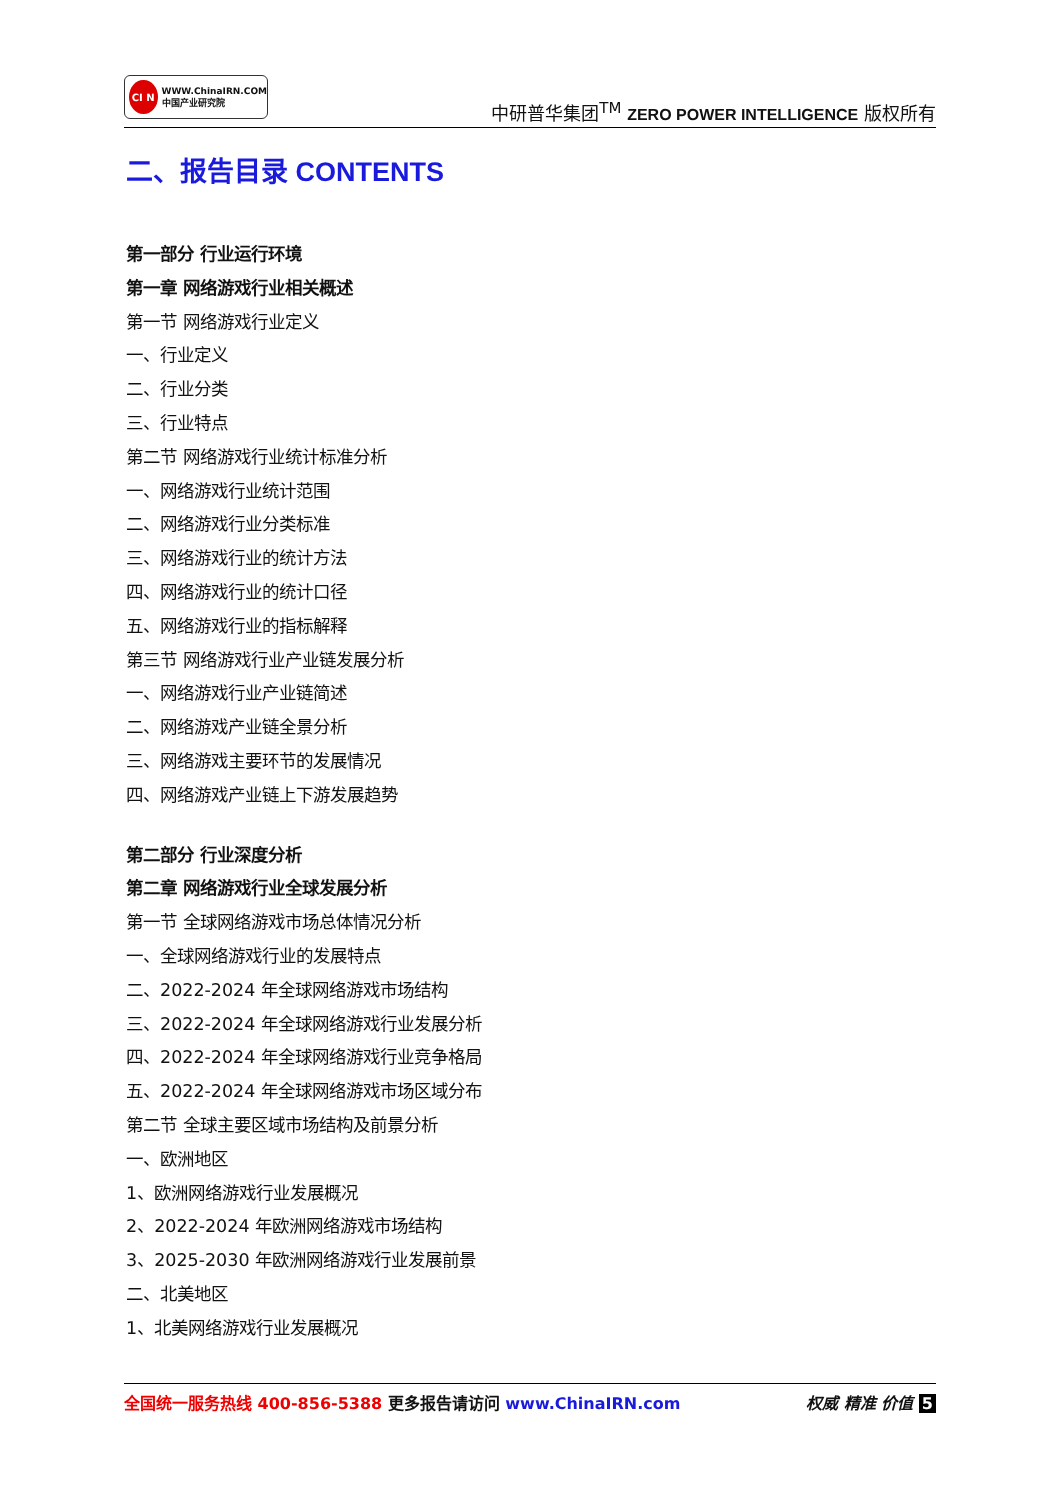CI N
WWW.ChinaIRN.COM
中国产业研究院
中研普华集团<sup>TM</sup> ZERO POWER INTELLIGENCE 版权所有
二、报告目录 CONTENTS
第一部分 行业运行环境
第一章 网络游戏行业相关概述
第一节 网络游戏行业定义
一、行业定义
二、行业分类
三、行业特点
第二节 网络游戏行业统计标准分析
一、网络游戏行业统计范围
二、网络游戏行业分类标准
三、网络游戏行业的统计方法
四、网络游戏行业的统计口径
五、网络游戏行业的指标解释
第三节 网络游戏行业产业链发展分析
一、网络游戏行业产业链简述
二、网络游戏产业链全景分析
三、网络游戏主要环节的发展情况
四、网络游戏产业链上下游发展趋势
第二部分 行业深度分析
第二章 网络游戏行业全球发展分析
第一节 全球网络游戏市场总体情况分析
一、全球网络游戏行业的发展特点
二、2022-2024 年全球网络游戏市场结构
三、2022-2024 年全球网络游戏行业发展分析
四、2022-2024 年全球网络游戏行业竞争格局
五、2022-2024 年全球网络游戏市场区域分布
第二节 全球主要区域市场结构及前景分析
一、欧洲地区
1、欧洲网络游戏行业发展概况
2、2022-2024 年欧洲网络游戏市场结构
3、2025-2030 年欧洲网络游戏行业发展前景
二、北美地区
1、北美网络游戏行业发展概况
全国统一服务热线 400-856-5388 更多报告请访问 www.ChinaIRN.com
权威 精准 价值 5